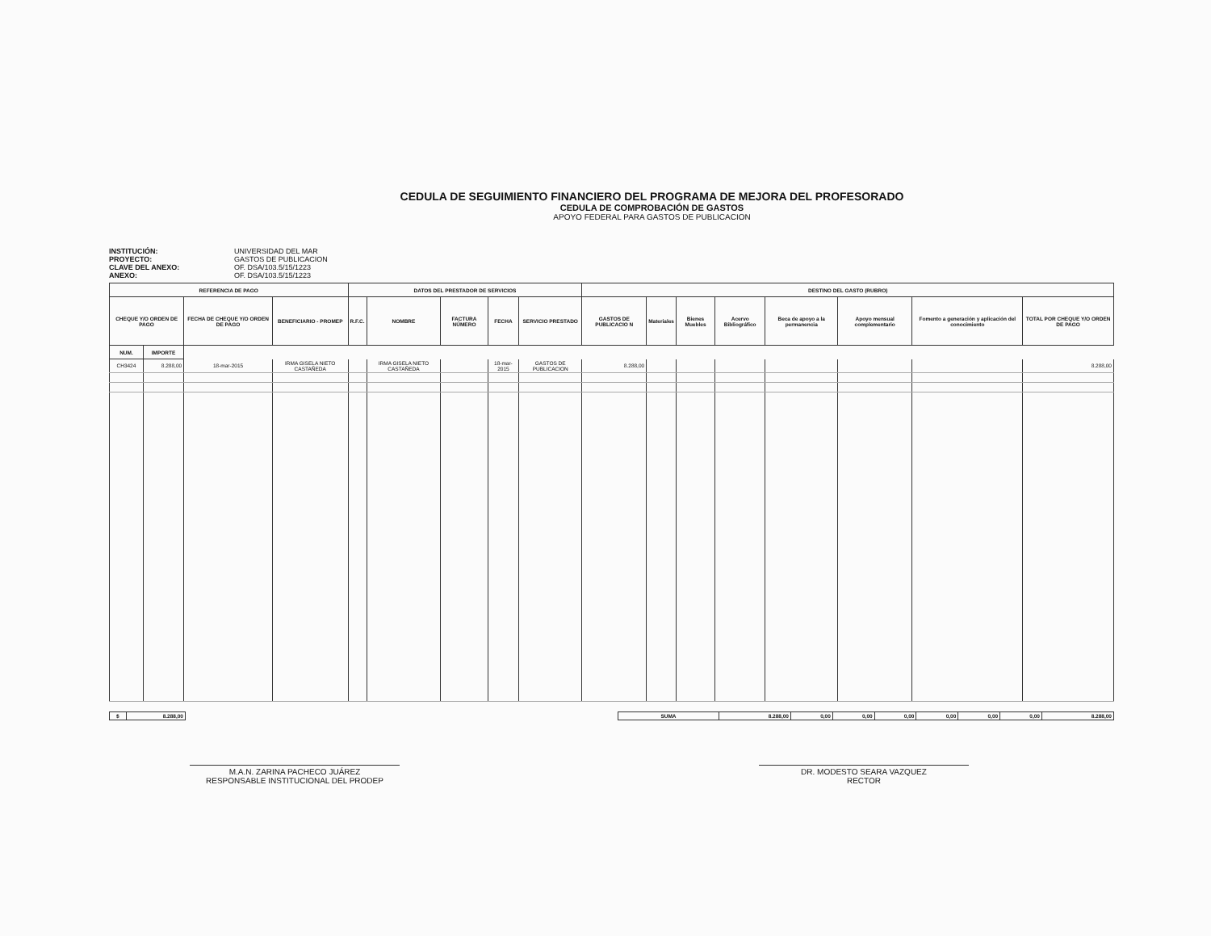CEDULA DE SEGUIMIENTO FINANCIERO DEL PROGRAMA DE MEJORA DEL PROFESORADO
CEDULA DE COMPROBACIÓN DE GASTOS
APOYO FEDERAL PARA GASTOS DE PUBLICACION
INSTITUCIÓN: UNIVERSIDAD DEL MAR PROYECTO: GASTOS DE PUBLICACION CLAVE DEL ANEXO: OF. DSA/103.5/15/1223 ANEXO: OF. DSA/103.5/15/1223
| REFERENCIA DE PAGO | | | | DATOS DEL PRESTADOR DE SERVICIOS | | | | | DESTINO DEL GASTO (RUBRO) | | | | | | | |
| --- | --- | --- | --- | --- | --- | --- | --- | --- | --- | --- | --- | --- | --- | --- | --- | --- |
| CHEQUE Y/O ORDEN DE PAGO | | FECHA DE CHEQUE Y/O ORDEN DE PAGO | BENEFICIARIO - PROMEP | R.F.C. | NOMBRE | FACTURA NÚMERO | FECHA | SERVICIO PRESTADO | GASTOS DE PUBLICACIO N | Materiales | Bienes Muebles | Acervo Bibliográfico | Beca de apoyo a la permanencia | Apoyo mensual complementario | Fomento a generación y aplicación del conocimiento | TOTAL POR CHEQUE Y/O ORDEN DE PAGO |
| NUM. | IMPORTE | | | | | | | | | | | | | | | |
| CH3424 | 8.288,00 | 18-mar-2015 | IRMA GISELA NIETO CASTAÑEDA | | IRMA GISELA NIETO CASTAÑEDA | | 18-mar-2015 | GASTOS DE PUBLICACION | 8.288,00 | | | | | | | 8.288,00 |
| $ | 8.288,00 |
| SUMA | 8.288,00 | 0,00 | 0,00 | 0,00 | 0,00 | 0,00 | 0,00 | 8.288,00 |
M.A.N. ZARINA PACHECO JUÁREZ
RESPONSABLE INSTITUCIONAL DEL PRODEP
DR. MODESTO SEARA VAZQUEZ
RECTOR